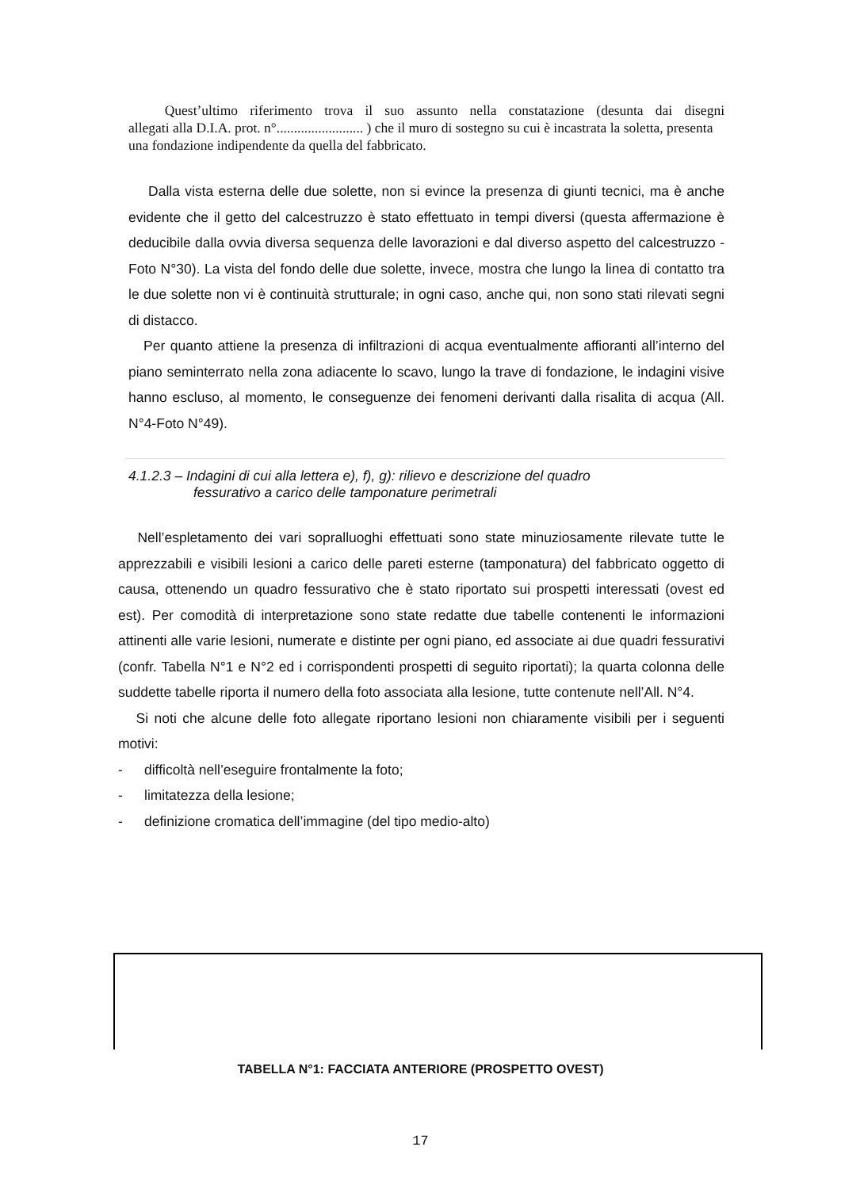Quest’ultimo riferimento trova il suo assunto nella constatazione (desunta dai disegni
allegati alla D.I.A. prot. n°......................... ) che il muro di sostegno su cui è incastrata la soletta, presenta una fondazione indipendente da quella del fabbricato.
Dalla vista esterna delle due solette, non si evince la presenza di giunti tecnici, ma è anche evidente che il getto del calcestruzzo è stato effettuato in tempi diversi (questa affermazione è deducibile dalla ovvia diversa sequenza delle lavorazioni e dal diverso aspetto del calcestruzzo - Foto N°30). La vista del fondo delle due solette, invece, mostra che lungo la linea di contatto tra le due solette non vi è continuità strutturale; in ogni caso, anche qui, non sono stati rilevati segni di distacco.
Per quanto attiene la presenza di infiltrazioni di acqua eventualmente affioranti all’interno del piano seminterrato nella zona adiacente lo scavo, lungo la trave di fondazione, le indagini visive hanno escluso, al momento, le conseguenze dei fenomeni derivanti dalla risalita di acqua (All. N°4-Foto N°49).
4.1.2.3 – Indagini di cui alla lettera e), f), g): rilievo e descrizione del quadro
fessurativo a carico delle tamponature perimetrali
Nell’espletamento dei vari sopralluoghi effettuati sono state minuziosamente rilevate tutte le apprezzabili e visibili lesioni a carico delle pareti esterne (tamponatura) del fabbricato oggetto di causa, ottenendo un quadro fessurativo che è stato riportato sui prospetti interessati (ovest ed est). Per comodità di interpretazione sono state redatte due tabelle contenenti le informazioni attinenti alle varie lesioni, numerate e distinte per ogni piano, ed associate ai due quadri fessurativi (confr. Tabella N°1 e N°2 ed i corrispondenti prospetti di seguito riportati); la quarta colonna delle suddette tabelle riporta il numero della foto associata alla lesione, tutte contenute nell’All. N°4.
Si noti che alcune delle foto allegate riportano lesioni non chiaramente visibili per i seguenti motivi:
- difficoltà nell’eseguire frontalmente la foto;
- limitatezza della lesione;
- definizione cromatica dell’immagine (del tipo medio-alto)
TABELLA N°1: FACCIATA ANTERIORE (PROSPETTO OVEST)
17